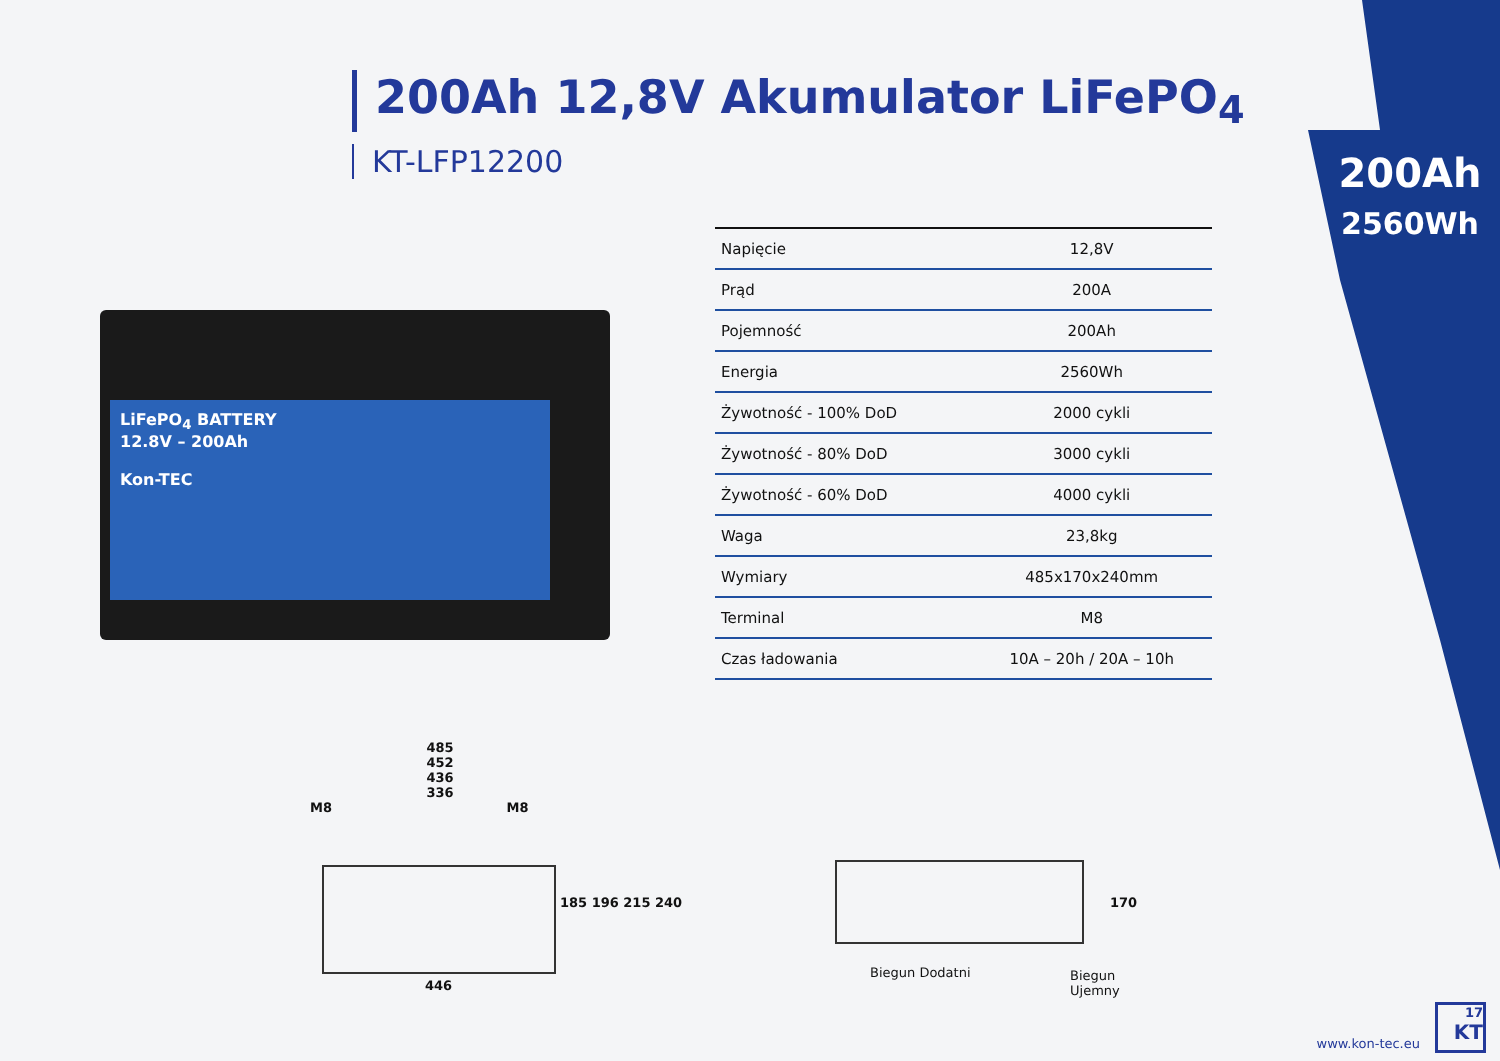200Ah 12,8V Akumulator LiFePO<sub>4</sub>
KT-LFP12200
200Ah
2560Wh
LiFePO<sub>4</sub> BATTERY
12.8V – 200Ah
Kon-TEC
| Napięcie | 12,8V |
| Prąd | 200A |
| Pojemność | 200Ah |
| Energia | 2560Wh |
| Żywotność - 100% DoD | 2000 cykli |
| Żywotność - 80% DoD | 3000 cykli |
| Żywotność - 60% DoD | 4000 cykli |
| Waga | 23,8kg |
| Wymiary | 485x170x240mm |
| Terminal | M8 |
| Czas ładowania | 10A – 20h / 20A – 10h |
485
452
436
336
M8 M8
185 196 215 240
446
170
Biegun Dodatni Biegun Ujemny
www.kon-tec.eu
17
KT